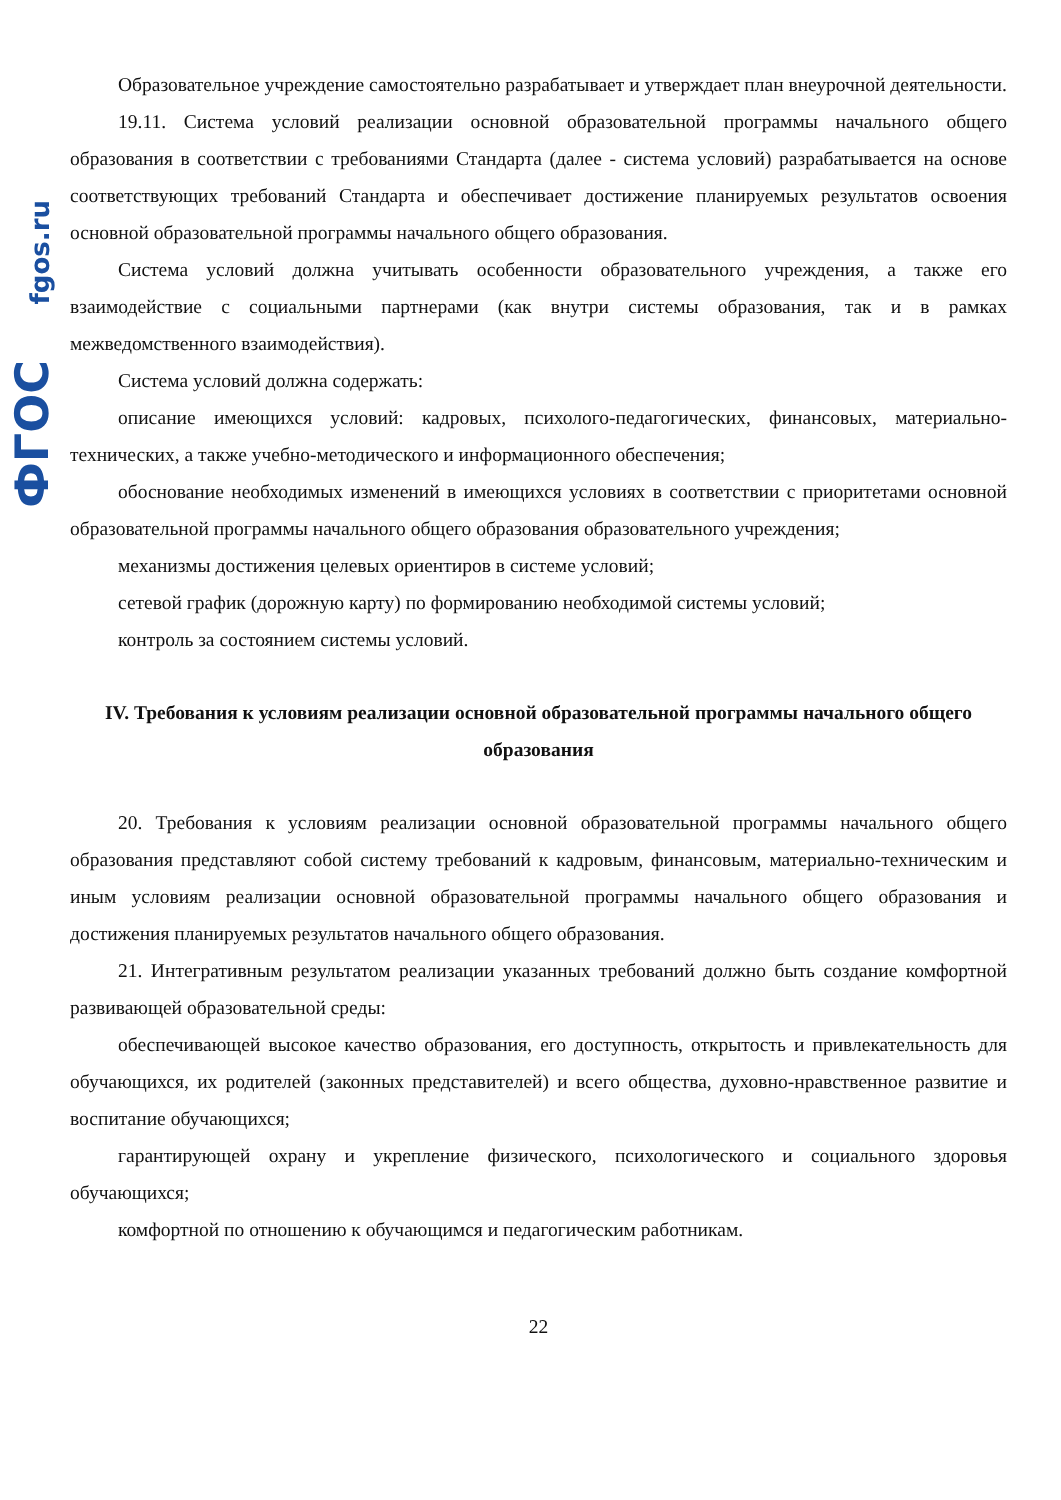fgos.ru
ФГОС
Образовательное учреждение самостоятельно разрабатывает и утверждает план внеурочной деятельности.
19.11. Система условий реализации основной образовательной программы начального общего образования в соответствии с требованиями Стандарта (далее - система условий) разрабатывается на основе соответствующих требований Стандарта и обеспечивает достижение планируемых результатов освоения основной образовательной программы начального общего образования.
Система условий должна учитывать особенности образовательного учреждения, а также его взаимодействие с социальными партнерами (как внутри системы образования, так и в рамках межведомственного взаимодействия).
Система условий должна содержать:
описание имеющихся условий: кадровых, психолого-педагогических, финансовых, материально-технических, а также учебно-методического и информационного обеспечения;
обоснование необходимых изменений в имеющихся условиях в соответствии с приоритетами основной образовательной программы начального общего образования образовательного учреждения;
механизмы достижения целевых ориентиров в системе условий;
сетевой график (дорожную карту) по формированию необходимой системы условий;
контроль за состоянием системы условий.
IV. Требования к условиям реализации основной образовательной программы начального общего образования
20. Требования к условиям реализации основной образовательной программы начального общего образования представляют собой систему требований к кадровым, финансовым, материально-техническим и иным условиям реализации основной образовательной программы начального общего образования и достижения планируемых результатов начального общего образования.
21. Интегративным результатом реализации указанных требований должно быть создание комфортной развивающей образовательной среды:
обеспечивающей высокое качество образования, его доступность, открытость и привлекательность для обучающихся, их родителей (законных представителей) и всего общества, духовно-нравственное развитие и воспитание обучающихся;
гарантирующей охрану и укрепление физического, психологического и социального здоровья обучающихся;
комфортной по отношению к обучающимся и педагогическим работникам.
22